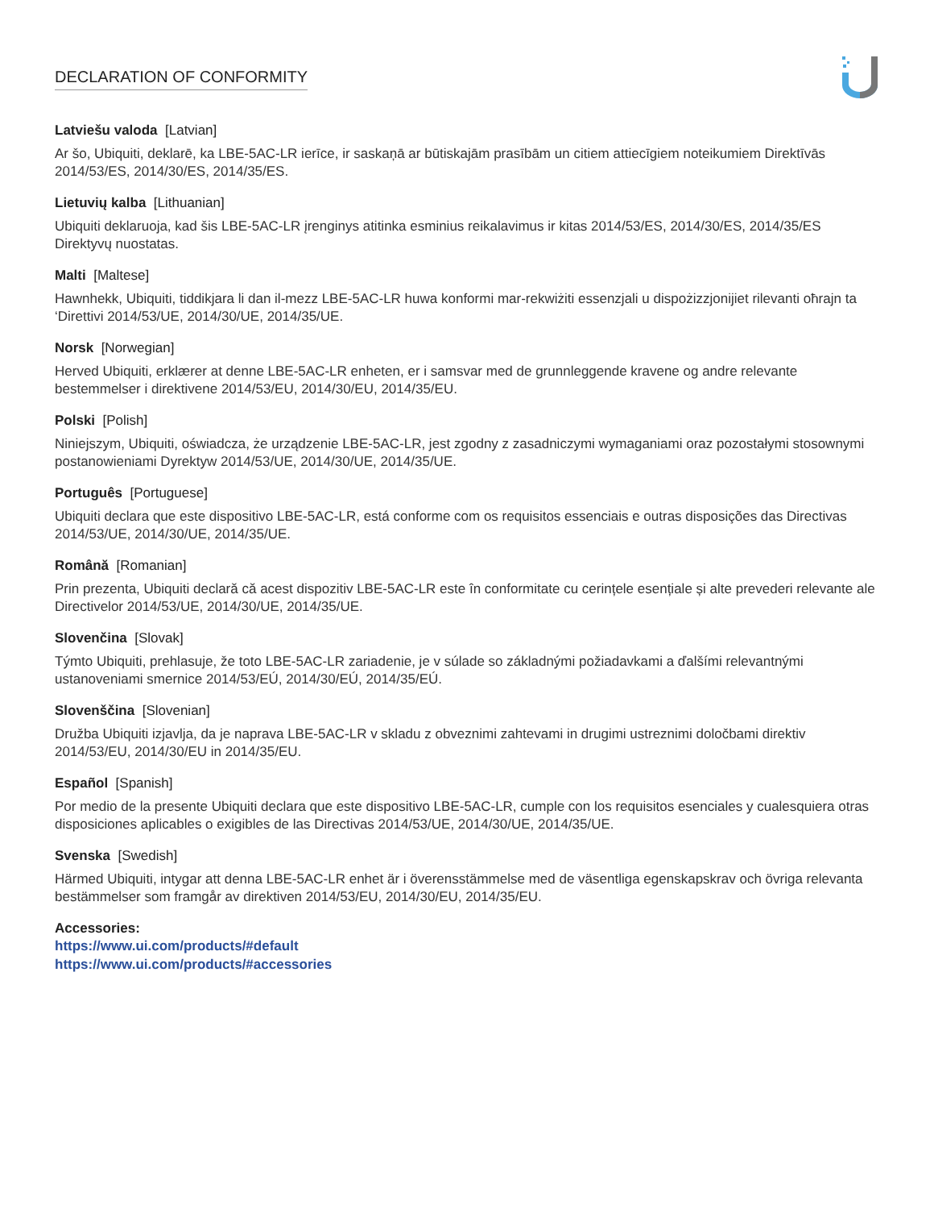DECLARATION OF CONFORMITY
Latviešu valoda [Latvian]
Ar šo, Ubiquiti, deklarē, ka LBE-5AC-LR ierīce, ir saskaņā ar būtiskajām prasībām un citiem attiecīgiem noteikumiem Direktīvās 2014/53/ES, 2014/30/ES, 2014/35/ES.
Lietuvių kalba [Lithuanian]
Ubiquiti deklaruoja, kad šis LBE-5AC-LR įrenginys atitinka esminius reikalavimus ir kitas 2014/53/ES, 2014/30/ES, 2014/35/ES Direktyvų nuostatas.
Malti [Maltese]
Hawnhekk, Ubiquiti, tiddikjara li dan il-mezz LBE-5AC-LR huwa konformi mar-rekwiżiti essenzjali u dispożizzjonijiet rilevanti oħrajn ta ‘Direttivi 2014/53/UE, 2014/30/UE, 2014/35/UE.
Norsk [Norwegian]
Herved Ubiquiti, erklærer at denne LBE-5AC-LR enheten, er i samsvar med de grunnleggende kravene og andre relevante bestemmelser i direktivene 2014/53/EU, 2014/30/EU, 2014/35/EU.
Polski [Polish]
Niniejszym, Ubiquiti, oświadcza, że urządzenie LBE-5AC-LR, jest zgodny z zasadniczymi wymaganiami oraz pozostałymi stosownymi postanowieniami Dyrektyw 2014/53/UE, 2014/30/UE, 2014/35/UE.
Português [Portuguese]
Ubiquiti declara que este dispositivo LBE-5AC-LR, está conforme com os requisitos essenciais e outras disposições das Directivas 2014/53/UE, 2014/30/UE, 2014/35/UE.
Română [Romanian]
Prin prezenta, Ubiquiti declară că acest dispozitiv LBE-5AC-LR este în conformitate cu cerințele esențiale și alte prevederi relevante ale Directivelor 2014/53/UE, 2014/30/UE, 2014/35/UE.
Slovenčina [Slovak]
Týmto Ubiquiti, prehlasuje, že toto LBE-5AC-LR zariadenie, je v súlade so základnými požiadavkami a ďalšími relevantnými ustanoveniami smernice 2014/53/EÚ, 2014/30/EÚ, 2014/35/EÚ.
Slovenščina [Slovenian]
Družba Ubiquiti izjavlja, da je naprava LBE-5AC-LR v skladu z obveznimi zahtevami in drugimi ustreznimi določbami direktiv 2014/53/EU, 2014/30/EU in 2014/35/EU.
Español [Spanish]
Por medio de la presente Ubiquiti declara que este dispositivo LBE-5AC-LR, cumple con los requisitos esenciales y cualesquiera otras disposiciones aplicables o exigibles de las Directivas 2014/53/UE, 2014/30/UE, 2014/35/UE.
Svenska [Swedish]
Härmed Ubiquiti, intygar att denna LBE-5AC-LR enhet är i överensstämmelse med de väsentliga egenskapskrav och övriga relevanta bestämmelser som framgår av direktiven 2014/53/EU, 2014/30/EU, 2014/35/EU.
Accessories:
https://www.ui.com/products/#default
https://www.ui.com/products/#accessories